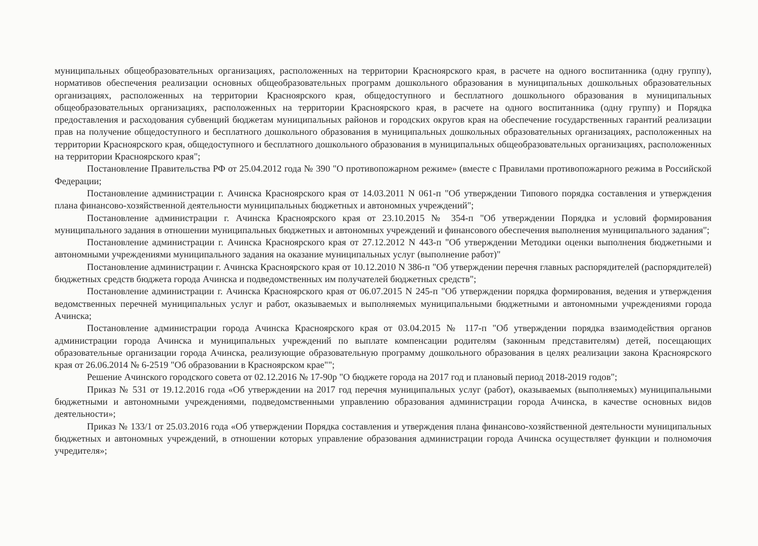муниципальных общеобразовательных организациях, расположенных на территории Красноярского края, в расчете на одного воспитанника (одну группу), нормативов обеспечения реализации основных общеобразовательных программ дошкольного образования в муниципальных дошкольных образовательных организациях, расположенных на территории Красноярского края, общедоступного и бесплатного дошкольного образования в муниципальных общеобразовательных организациях, расположенных на территории Красноярского края, в расчете на одного воспитанника (одну группу) и Порядка предоставления и расходования субвенций бюджетам муниципальных районов и городских округов края на обеспечение государственных гарантий реализации прав на получение общедоступного и бесплатного дошкольного образования в муниципальных дошкольных образовательных организациях, расположенных на территории Красноярского края, общедоступного и бесплатного дошкольного образования в муниципальных общеобразовательных организациях, расположенных на территории Красноярского края";
Постановление Правительства РФ от 25.04.2012 года № 390 "О противопожарном режиме» (вместе с Правилами противопожарного режима в Российской Федерации;
Постановление администрации г. Ачинска Красноярского края от 14.03.2011 N 061-п "Об утверждении Типового порядка составления и утверждения плана финансово-хозяйственной деятельности муниципальных бюджетных и автономных учреждений";
Постановление администрации г. Ачинска Красноярского края от 23.10.2015 № 354-п "Об утверждении Порядка и условий формирования муниципального задания в отношении муниципальных бюджетных и автономных учреждений и финансового обеспечения выполнения муниципального задания";
Постановление администрации г. Ачинска Красноярского края от 27.12.2012 N 443-п "Об утверждении Методики оценки выполнения бюджетными и автономными учреждениями муниципального задания на оказание муниципальных услуг (выполнение работ)"
Постановление администрации г. Ачинска Красноярского края от 10.12.2010 N 386-п "Об утверждении перечня главных распорядителей (распорядителей) бюджетных средств бюджета города Ачинска и подведомственных им получателей бюджетных средств";
Постановление администрации г. Ачинска Красноярского края от 06.07.2015 N 245-п "Об утверждении порядка формирования, ведения и утверждения ведомственных перечней муниципальных услуг и работ, оказываемых и выполняемых муниципальными бюджетными и автономными учреждениями города Ачинска;
Постановление администрации города Ачинска Красноярского края от 03.04.2015 № 117-п "Об утверждении порядка взаимодействия органов администрации города Ачинска и муниципальных учреждений по выплате компенсации родителям (законным представителям) детей, посещающих образовательные организации города Ачинска, реализующие образовательную программу дошкольного образования в целях реализации закона Красноярского края от 26.06.2014 № 6-2519 "Об образовании в Красноярском крае"";
Решение Ачинского городского совета от 02.12.2016 № 17-90р "О бюджете города на 2017 год и плановый период 2018-2019 годов";
Приказ № 531 от 19.12.2016 года «Об утверждении на 2017 год перечня муниципальных услуг (работ), оказываемых (выполняемых) муниципальными бюджетными и автономными учреждениями, подведомственными управлению образования администрации города Ачинска, в качестве основных видов деятельности»;
Приказ № 133/1 от 25.03.2016 года «Об утверждении Порядка составления и утверждения плана финансово-хозяйственной деятельности муниципальных бюджетных и автономных учреждений, в отношении которых управление образования администрации города Ачинска осуществляет функции и полномочия учредителя»;